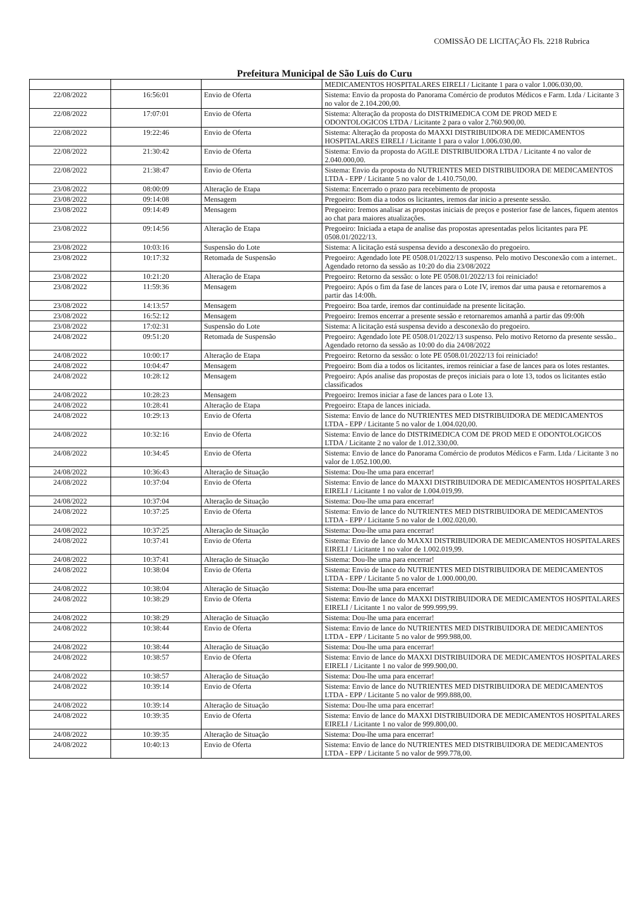COMISSÃO DE LICITAÇÃO Fls. 2218 Rubrica
Prefeitura Municipal de São Luís do Curu
| | | | MEDICAMENTOS HOSPITALARES EIRELI / Licitante 1 para o valor 1.006.030,00. |
| 22/08/2022 | 16:56:01 | Envio de Oferta | Sistema: Envio da proposta do Panorama Comércio de produtos Médicos e Farm. Ltda / Licitante 3 no valor de 2.104.200,00. |
| 22/08/2022 | 17:07:01 | Envio de Oferta | Sistema: Alteração da proposta do DISTRIMEDICA COM DE PROD MED E ODONTOLOGICOS LTDA / Licitante 2 para o valor 2.760.900,00. |
| 22/08/2022 | 19:22:46 | Envio de Oferta | Sistema: Alteração da proposta do MAXXI DISTRIBUIDORA DE MEDICAMENTOS HOSPITALARES EIRELI / Licitante 1 para o valor 1.006.030,00. |
| 22/08/2022 | 21:30:42 | Envio de Oferta | Sistema: Envio da proposta do AGILE DISTRIBUIDORA LTDA / Licitante 4 no valor de 2.040.000,00. |
| 22/08/2022 | 21:38:47 | Envio de Oferta | Sistema: Envio da proposta do NUTRIENTES MED DISTRIBUIDORA DE MEDICAMENTOS LTDA - EPP / Licitante 5 no valor de 1.410.750,00. |
| 23/08/2022 | 08:00:09 | Alteração de Etapa | Sistema: Encerrado o prazo para recebimento de proposta |
| 23/08/2022 | 09:14:08 | Mensagem | Pregoeiro: Bom dia a todos os licitantes, iremos dar inicio a presente sessão. |
| 23/08/2022 | 09:14:49 | Mensagem | Pregoeiro: Iremos analisar as propostas iniciais de preços e posterior fase de lances, fiquem atentos ao chat para maiores atualizações. |
| 23/08/2022 | 09:14:56 | Alteração de Etapa | Pregoeiro: Iniciada a etapa de analise das propostas apresentadas pelos licitantes para PE 0508.01/2022/13. |
| 23/08/2022 | 10:03:16 | Suspensão do Lote | Sistema: A licitação está suspensa devido a desconexão do pregoeiro. |
| 23/08/2022 | 10:17:32 | Retomada de Suspensão | Pregoeiro: Agendado lote PE 0508.01/2022/13 suspenso. Pelo motivo Desconexão com a internet.. Agendado retorno da sessão as 10:20 do dia 23/08/2022 |
| 23/08/2022 | 10:21:20 | Alteração de Etapa | Pregoeiro: Retorno da sessão: o lote PE 0508.01/2022/13 foi reiniciado! |
| 23/08/2022 | 11:59:36 | Mensagem | Pregoeiro: Após o fim da fase de lances para o Lote IV, iremos dar uma pausa e retornaremos a partir das 14:00h. |
| 23/08/2022 | 14:13:57 | Mensagem | Pregoeiro: Boa tarde, iremos dar continuidade na presente licitação. |
| 23/08/2022 | 16:52:12 | Mensagem | Pregoeiro: Iremos encerrar a presente sessão e retornaremos amanhã a partir das 09:00h |
| 23/08/2022 | 17:02:31 | Suspensão do Lote | Sistema: A licitação está suspensa devido a desconexão do pregoeiro. |
| 24/08/2022 | 09:51:20 | Retomada de Suspensão | Pregoeiro: Agendado lote PE 0508.01/2022/13 suspenso. Pelo motivo Retorno da presente sessão.. Agendado retorno da sessão as 10:00 do dia 24/08/2022 |
| 24/08/2022 | 10:00:17 | Alteração de Etapa | Pregoeiro: Retorno da sessão: o lote PE 0508.01/2022/13 foi reiniciado! |
| 24/08/2022 | 10:04:47 | Mensagem | Pregoeiro: Bom dia a todos os licitantes, iremos reiniciar a fase de lances para os lotes restantes. |
| 24/08/2022 | 10:28:12 | Mensagem | Pregoeiro: Após analise das propostas de preços iniciais para o lote 13, todos os licitantes estão classificados |
| 24/08/2022 | 10:28:23 | Mensagem | Pregoeiro: Iremos iniciar a fase de lances para o Lote 13. |
| 24/08/2022 | 10:28:41 | Alteração de Etapa | Pregoeiro: Etapa de lances iniciada. |
| 24/08/2022 | 10:29:13 | Envio de Oferta | Sistema: Envio de lance do NUTRIENTES MED DISTRIBUIDORA DE MEDICAMENTOS LTDA - EPP / Licitante 5 no valor de 1.004.020,00. |
| 24/08/2022 | 10:32:16 | Envio de Oferta | Sistema: Envio de lance do DISTRIMEDICA COM DE PROD MED E ODONTOLOGICOS LTDA / Licitante 2 no valor de 1.012.330,00. |
| 24/08/2022 | 10:34:45 | Envio de Oferta | Sistema: Envio de lance do Panorama Comércio de produtos Médicos e Farm. Ltda / Licitante 3 no valor de 1.052.100,00. |
| 24/08/2022 | 10:36:43 | Alteração de Situação | Sistema: Dou-lhe uma para encerrar! |
| 24/08/2022 | 10:37:04 | Envio de Oferta | Sistema: Envio de lance do MAXXI DISTRIBUIDORA DE MEDICAMENTOS HOSPITALARES EIRELI / Licitante 1 no valor de 1.004.019,99. |
| 24/08/2022 | 10:37:04 | Alteração de Situação | Sistema: Dou-lhe uma para encerrar! |
| 24/08/2022 | 10:37:25 | Envio de Oferta | Sistema: Envio de lance do NUTRIENTES MED DISTRIBUIDORA DE MEDICAMENTOS LTDA - EPP / Licitante 5 no valor de 1.002.020,00. |
| 24/08/2022 | 10:37:25 | Alteração de Situação | Sistema: Dou-lhe uma para encerrar! |
| 24/08/2022 | 10:37:41 | Envio de Oferta | Sistema: Envio de lance do MAXXI DISTRIBUIDORA DE MEDICAMENTOS HOSPITALARES EIRELI / Licitante 1 no valor de 1.002.019,99. |
| 24/08/2022 | 10:37:41 | Alteração de Situação | Sistema: Dou-lhe uma para encerrar! |
| 24/08/2022 | 10:38:04 | Envio de Oferta | Sistema: Envio de lance do NUTRIENTES MED DISTRIBUIDORA DE MEDICAMENTOS LTDA - EPP / Licitante 5 no valor de 1.000.000,00. |
| 24/08/2022 | 10:38:04 | Alteração de Situação | Sistema: Dou-lhe uma para encerrar! |
| 24/08/2022 | 10:38:29 | Envio de Oferta | Sistema: Envio de lance do MAXXI DISTRIBUIDORA DE MEDICAMENTOS HOSPITALARES EIRELI / Licitante 1 no valor de 999.999,99. |
| 24/08/2022 | 10:38:29 | Alteração de Situação | Sistema: Dou-lhe uma para encerrar! |
| 24/08/2022 | 10:38:44 | Envio de Oferta | Sistema: Envio de lance do NUTRIENTES MED DISTRIBUIDORA DE MEDICAMENTOS LTDA - EPP / Licitante 5 no valor de 999.988,00. |
| 24/08/2022 | 10:38:44 | Alteração de Situação | Sistema: Dou-lhe uma para encerrar! |
| 24/08/2022 | 10:38:57 | Envio de Oferta | Sistema: Envio de lance do MAXXI DISTRIBUIDORA DE MEDICAMENTOS HOSPITALARES EIRELI / Licitante 1 no valor de 999.900,00. |
| 24/08/2022 | 10:38:57 | Alteração de Situação | Sistema: Dou-lhe uma para encerrar! |
| 24/08/2022 | 10:39:14 | Envio de Oferta | Sistema: Envio de lance do NUTRIENTES MED DISTRIBUIDORA DE MEDICAMENTOS LTDA - EPP / Licitante 5 no valor de 999.888,00. |
| 24/08/2022 | 10:39:14 | Alteração de Situação | Sistema: Dou-lhe uma para encerrar! |
| 24/08/2022 | 10:39:35 | Envio de Oferta | Sistema: Envio de lance do MAXXI DISTRIBUIDORA DE MEDICAMENTOS HOSPITALARES EIRELI / Licitante 1 no valor de 999.800,00. |
| 24/08/2022 | 10:39:35 | Alteração de Situação | Sistema: Dou-lhe uma para encerrar! |
| 24/08/2022 | 10:40:13 | Envio de Oferta | Sistema: Envio de lance do NUTRIENTES MED DISTRIBUIDORA DE MEDICAMENTOS LTDA - EPP / Licitante 5 no valor de 999.778,00. |